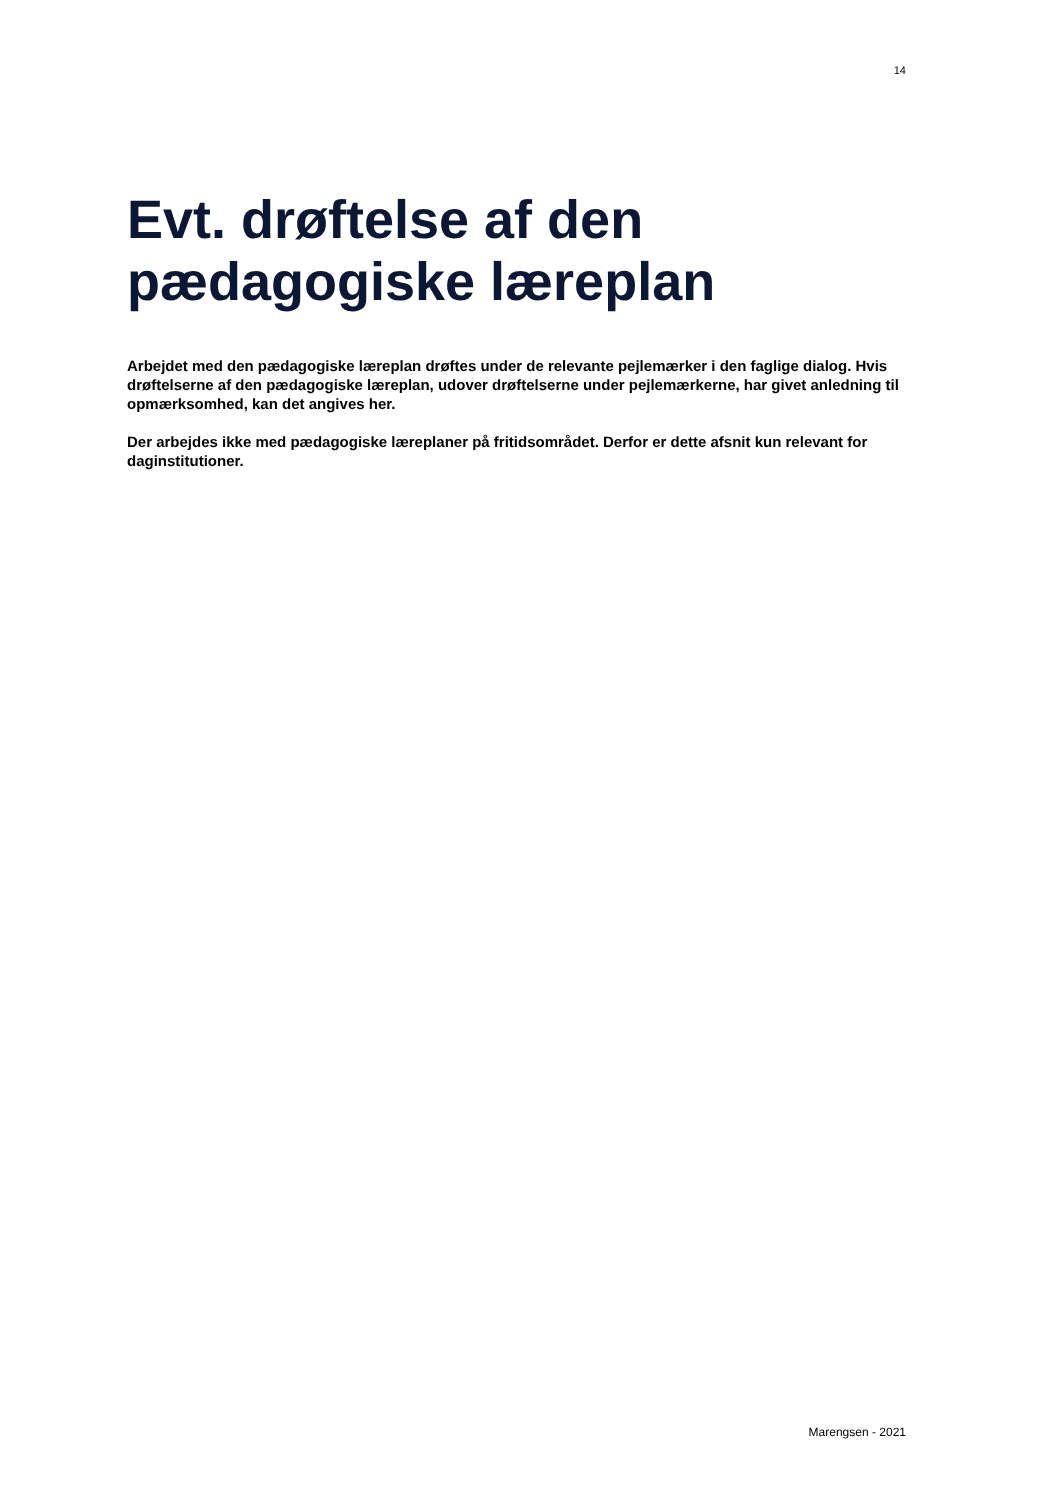14
Evt. drøftelse af den
pædagogiske læreplan
Arbejdet med den pædagogiske læreplan drøftes under de relevante pejlemærker i den faglige dialog. Hvis drøftelserne af den pædagogiske læreplan, udover drøftelserne under pejlemærkerne, har givet anledning til opmærksomhed, kan det angives her.
Der arbejdes ikke med pædagogiske læreplaner på fritidsområdet. Derfor er dette afsnit kun relevant for daginstitutioner.
Marengsen - 2021